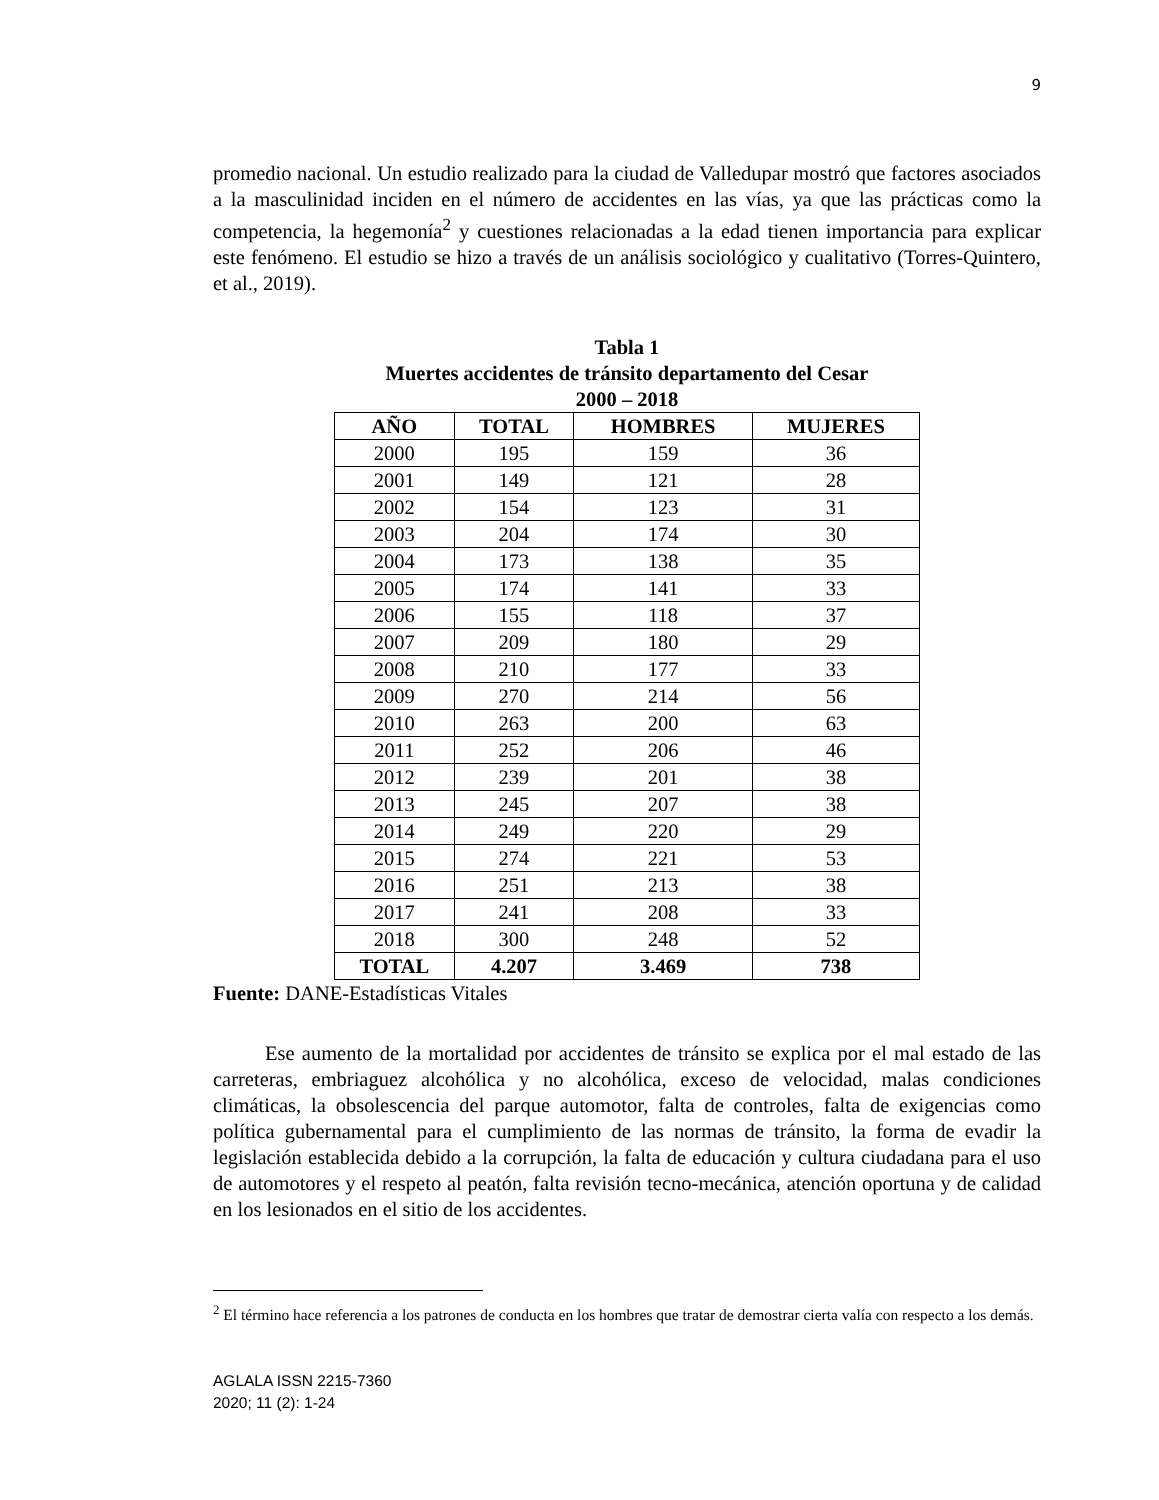9
promedio nacional. Un estudio realizado para la ciudad de Valledupar mostró que factores asociados a la masculinidad inciden en el número de accidentes en las vías, ya que las prácticas como la competencia, la hegemonía<sup>2</sup> y cuestiones relacionadas a la edad tienen importancia para explicar este fenómeno. El estudio se hizo a través de un análisis sociológico y cualitativo (Torres-Quintero, et al., 2019).
Tabla 1
Muertes accidentes de tránsito departamento del Cesar
2000 – 2018
| AÑO | TOTAL | HOMBRES | MUJERES |
| --- | --- | --- | --- |
| 2000 | 195 | 159 | 36 |
| 2001 | 149 | 121 | 28 |
| 2002 | 154 | 123 | 31 |
| 2003 | 204 | 174 | 30 |
| 2004 | 173 | 138 | 35 |
| 2005 | 174 | 141 | 33 |
| 2006 | 155 | 118 | 37 |
| 2007 | 209 | 180 | 29 |
| 2008 | 210 | 177 | 33 |
| 2009 | 270 | 214 | 56 |
| 2010 | 263 | 200 | 63 |
| 2011 | 252 | 206 | 46 |
| 2012 | 239 | 201 | 38 |
| 2013 | 245 | 207 | 38 |
| 2014 | 249 | 220 | 29 |
| 2015 | 274 | 221 | 53 |
| 2016 | 251 | 213 | 38 |
| 2017 | 241 | 208 | 33 |
| 2018 | 300 | 248 | 52 |
| TOTAL | 4.207 | 3.469 | 738 |
Fuente: DANE-Estadísticas Vitales
Ese aumento de la mortalidad por accidentes de tránsito se explica por el mal estado de las carreteras, embriaguez alcohólica y no alcohólica, exceso de velocidad, malas condiciones climáticas, la obsolescencia del parque automotor, falta de controles, falta de exigencias como política gubernamental para el cumplimiento de las normas de tránsito, la forma de evadir la legislación establecida debido a la corrupción, la falta de educación y cultura ciudadana para el uso de automotores y el respeto al peatón, falta revisión tecno-mecánica, atención oportuna y de calidad en los lesionados en el sitio de los accidentes.
<sup>2</sup> El término hace referencia a los patrones de conducta en los hombres que tratar de demostrar cierta valía con respecto a los demás.
AGLALA ISSN 2215-7360
2020; 11 (2): 1-24